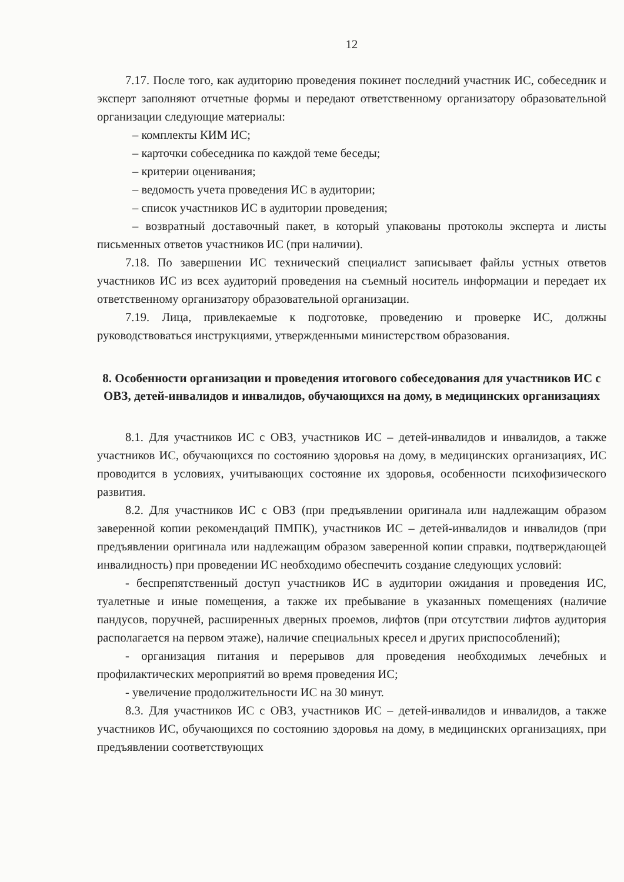12
7.17. После того, как аудиторию проведения покинет последний участник ИС, собеседник и эксперт заполняют отчетные формы и передают ответственному организатору образовательной организации следующие материалы:
– комплекты КИМ ИС;
– карточки собеседника по каждой теме беседы;
– критерии оценивания;
– ведомость учета проведения ИС в аудитории;
– список участников ИС в аудитории проведения;
– возвратный доставочный пакет, в который упакованы протоколы эксперта и листы письменных ответов участников ИС (при наличии).
7.18. По завершении ИС технический специалист записывает файлы устных ответов участников ИС из всех аудиторий проведения на съемный носитель информации и передает их ответственному организатору образовательной организации.
7.19. Лица, привлекаемые к подготовке, проведению и проверке ИС, должны руководствоваться инструкциями, утвержденными министерством образования.
8. Особенности организации и проведения итогового собеседования для участников ИС с ОВЗ, детей-инвалидов и инвалидов, обучающихся на дому, в медицинских организациях
8.1. Для участников ИС с ОВЗ, участников ИС – детей-инвалидов и инвалидов, а также участников ИС, обучающихся по состоянию здоровья на дому, в медицинских организациях, ИС проводится в условиях, учитывающих состояние их здоровья, особенности психофизического развития.
8.2. Для участников ИС с ОВЗ (при предъявлении оригинала или надлежащим образом заверенной копии рекомендаций ПМПК), участников ИС – детей-инвалидов и инвалидов (при предъявлении оригинала или надлежащим образом заверенной копии справки, подтверждающей инвалидность) при проведении ИС необходимо обеспечить создание следующих условий:
- беспрепятственный доступ участников ИС в аудитории ожидания и проведения ИС, туалетные и иные помещения, а также их пребывание в указанных помещениях (наличие пандусов, поручней, расширенных дверных проемов, лифтов (при отсутствии лифтов аудитория располагается на первом этаже), наличие специальных кресел и других приспособлений);
- организация питания и перерывов для проведения необходимых лечебных и профилактических мероприятий во время проведения ИС;
- увеличение продолжительности ИС на 30 минут.
8.3. Для участников ИС с ОВЗ, участников ИС – детей-инвалидов и инвалидов, а также участников ИС, обучающихся по состоянию здоровья на дому, в медицинских организациях, при предъявлении соответствующих